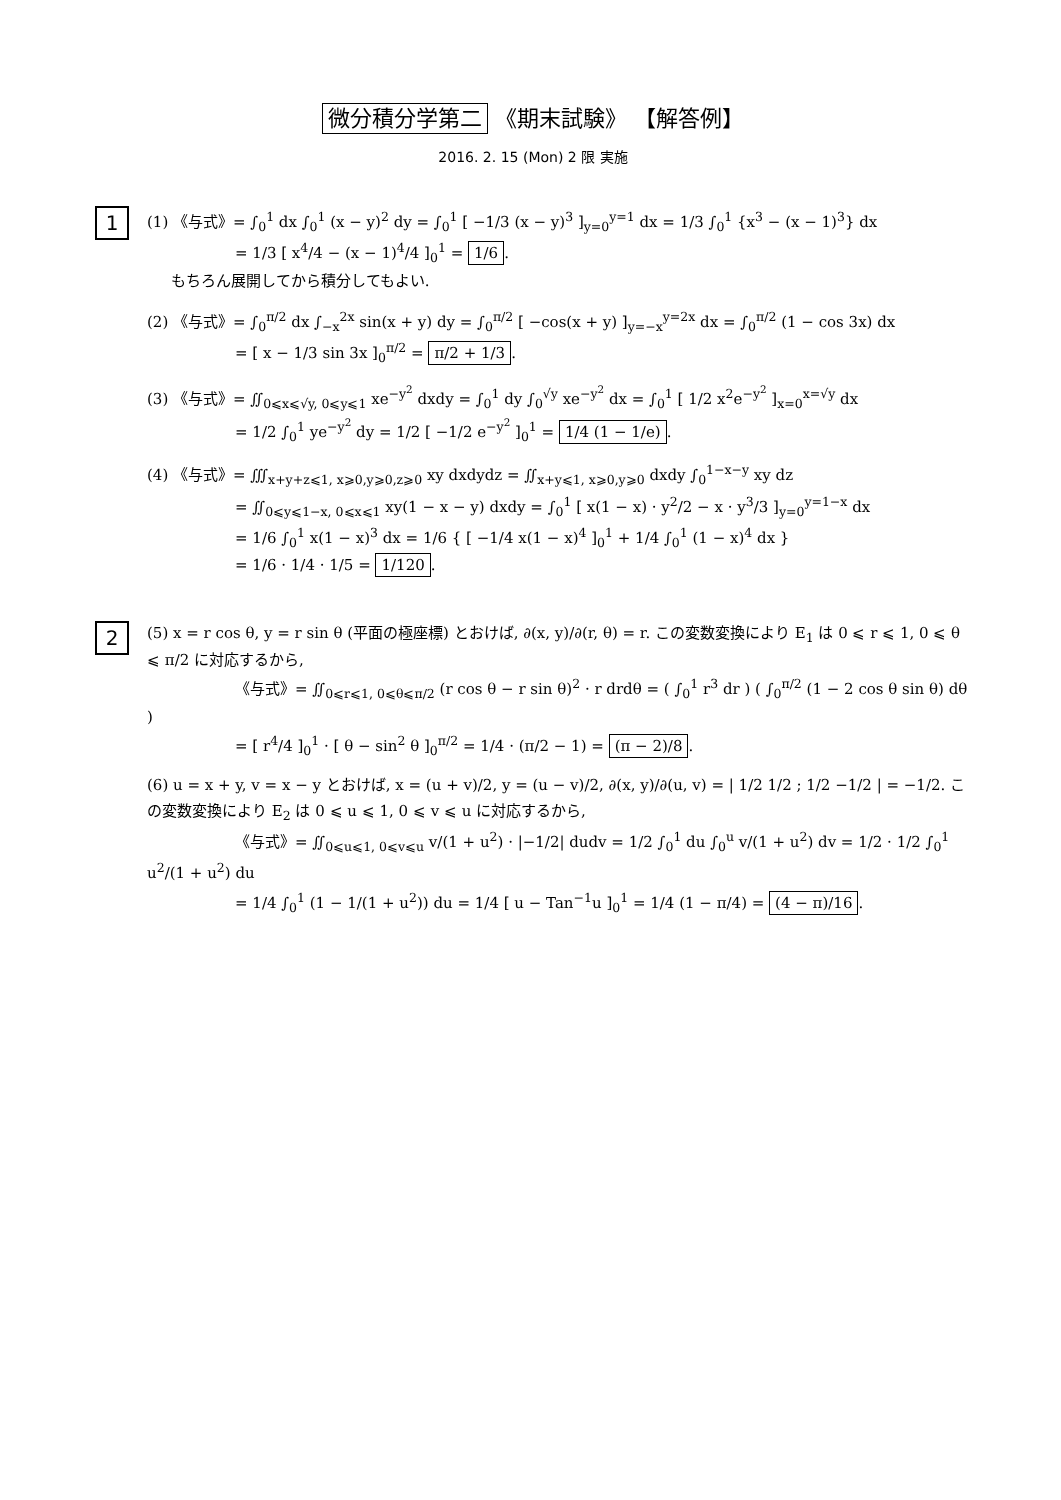微分積分学第二 《期末試験》 【解答例】
2016. 2. 15 (Mon) 2 限 実施
1
(1) 《与式》= ∫<sub>0</sub><sup>1</sup> dx ∫<sub>0</sub><sup>1</sup> (x − y)<sup>2</sup> dy = ∫<sub>0</sub><sup>1</sup> [ −1/3 (x − y)<sup>3</sup> ]<sub>y=0</sub><sup>y=1</sup> dx = 1/3 ∫<sub>0</sub><sup>1</sup> {x<sup>3</sup> − (x − 1)<sup>3</sup>} dx
= 1/3 [ x<sup>4</sup>/4 − (x − 1)<sup>4</sup>/4 ]<sub>0</sub><sup>1</sup> = 1/6.
もちろん展開してから積分してもよい.
(2) 《与式》= ∫<sub>0</sub><sup>π/2</sup> dx ∫<sub>−x</sub><sup>2x</sup> sin(x + y) dy = ∫<sub>0</sub><sup>π/2</sup> [ −cos(x + y) ]<sub>y=−x</sub><sup>y=2x</sup> dx = ∫<sub>0</sub><sup>π/2</sup> (1 − cos 3x) dx
= [ x − 1/3 sin 3x ]<sub>0</sub><sup>π/2</sup> = π/2 + 1/3.
(3) 《与式》= ∬<sub>0⩽x⩽√y, 0⩽y⩽1</sub> xe<sup>−y<sup>2</sup></sup> dxdy = ∫<sub>0</sub><sup>1</sup> dy ∫<sub>0</sub><sup>√y</sup> xe<sup>−y<sup>2</sup></sup> dx = ∫<sub>0</sub><sup>1</sup> [ 1/2 x<sup>2</sup>e<sup>−y<sup>2</sup></sup> ]<sub>x=0</sub><sup>x=√y</sup> dx
= 1/2 ∫<sub>0</sub><sup>1</sup> ye<sup>−y<sup>2</sup></sup> dy = 1/2 [ −1/2 e<sup>−y<sup>2</sup></sup> ]<sub>0</sub><sup>1</sup> = 1/4 (1 − 1/e).
(4) 《与式》= ∭<sub>x+y+z⩽1, x⩾0,y⩾0,z⩾0</sub> xy dxdydz = ∬<sub>x+y⩽1, x⩾0,y⩾0</sub> dxdy ∫<sub>0</sub><sup>1−x−y</sup> xy dz
= ∬<sub>0⩽y⩽1−x, 0⩽x⩽1</sub> xy(1 − x − y) dxdy = ∫<sub>0</sub><sup>1</sup> [ x(1 − x) · y<sup>2</sup>/2 − x · y<sup>3</sup>/3 ]<sub>y=0</sub><sup>y=1−x</sup> dx
= 1/6 ∫<sub>0</sub><sup>1</sup> x(1 − x)<sup>3</sup> dx = 1/6 { [ −1/4 x(1 − x)<sup>4</sup> ]<sub>0</sub><sup>1</sup> + 1/4 ∫<sub>0</sub><sup>1</sup> (1 − x)<sup>4</sup> dx }
= 1/6 · 1/4 · 1/5 = 1/120.
2
(5) x = r cos θ, y = r sin θ (平面の極座標) とおけば, ∂(x, y)/∂(r, θ) = r. この変数変換により E<sub>1</sub> は 0 ⩽ r ⩽ 1, 0 ⩽ θ ⩽ π/2 に対応するから,
《与式》= ∬<sub>0⩽r⩽1, 0⩽θ⩽π/2</sub> (r cos θ − r sin θ)<sup>2</sup> · r drdθ = ( ∫<sub>0</sub><sup>1</sup> r<sup>3</sup> dr ) ( ∫<sub>0</sub><sup>π/2</sup> (1 − 2 cos θ sin θ) dθ )
= [ r<sup>4</sup>/4 ]<sub>0</sub><sup>1</sup> · [ θ − sin<sup>2</sup> θ ]<sub>0</sub><sup>π/2</sup> = 1/4 · (π/2 − 1) = (π − 2)/8.
(6) u = x + y, v = x − y とおけば, x = (u + v)/2, y = (u − v)/2, ∂(x, y)/∂(u, v) = | 1/2 1/2 ; 1/2 −1/2 | = −1/2. この変数変換により E<sub>2</sub> は 0 ⩽ u ⩽ 1, 0 ⩽ v ⩽ u に対応するから,
《与式》= ∬<sub>0⩽u⩽1, 0⩽v⩽u</sub> v/(1 + u<sup>2</sup>) · |−1/2| dudv = 1/2 ∫<sub>0</sub><sup>1</sup> du ∫<sub>0</sub><sup>u</sup> v/(1 + u<sup>2</sup>) dv = 1/2 · 1/2 ∫<sub>0</sub><sup>1</sup> u<sup>2</sup>/(1 + u<sup>2</sup>) du
= 1/4 ∫<sub>0</sub><sup>1</sup> (1 − 1/(1 + u<sup>2</sup>)) du = 1/4 [ u − Tan<sup>−1</sup>u ]<sub>0</sub><sup>1</sup> = 1/4 (1 − π/4) = (4 − π)/16.